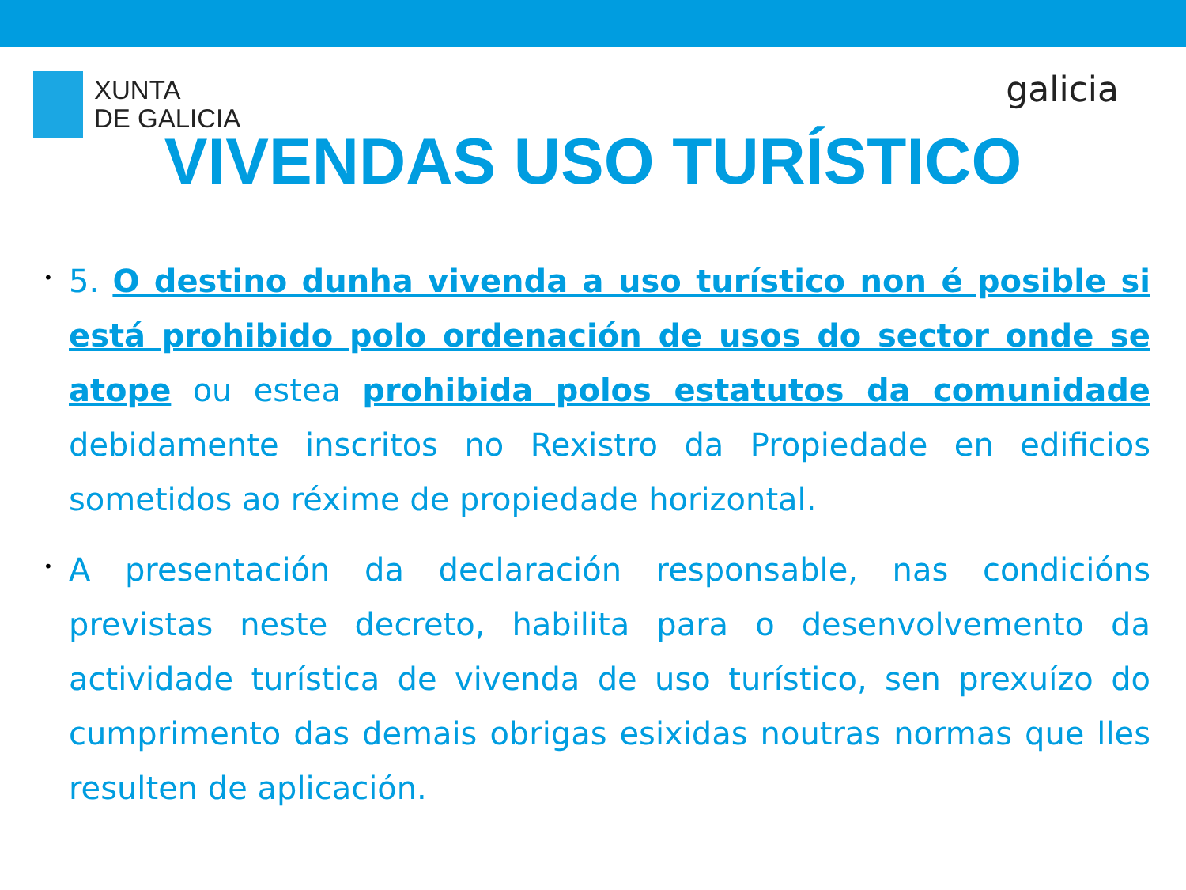XUNTA
DE GALICIA
galicia
VIVENDAS USO TURÍSTICO
• 5. O destino dunha vivenda a uso turístico non é posible si está prohibido polo ordenación de usos do sector onde se atope ou estea prohibida polos estatutos da comunidade debidamente inscritos no Rexistro da Propiedade en edificios sometidos ao réxime de propiedade horizontal.
• A presentación da declaración responsable, nas condicións previstas neste decreto, habilita para o desenvolvemento da actividade turística de vivenda de uso turístico, sen prexuízo do cumprimento das demais obrigas esixidas noutras normas que lles resulten de aplicación.